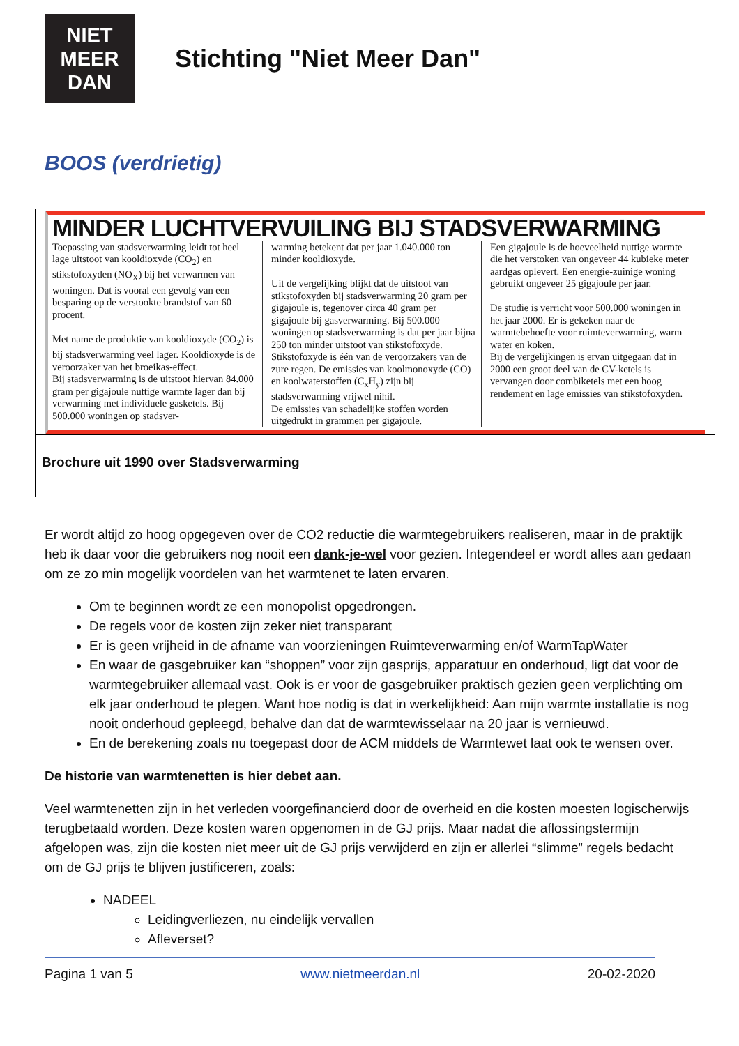NIET
MEER
DAN
Stichting "Niet Meer Dan"
BOOS (verdrietig)
MINDER LUCHTVERVUILING BIJ STADSVERWARMING
Toepassing van stadsverwarming leidt tot heel lage uitstoot van kooldioxyde (CO<sub>2</sub>) en stikstofoxyden (NO<sub>X</sub>) bij het verwarmen van woningen. Dat is vooral een gevolg van een besparing op de verstookte brandstof van 60 procent.
Met name de produktie van kooldioxyde (CO<sub>2</sub>) is bij stadsverwarming veel lager. Kooldioxyde is de veroorzaker van het broeikas-effect.
Bij stadsverwarming is de uitstoot hiervan 84.000 gram per gigajoule nuttige warmte lager dan bij verwarming met individuele gasketels. Bij 500.000 woningen op stadsver-
warming betekent dat per jaar 1.040.000 ton minder kooldioxyde.
Uit de vergelijking blijkt dat de uitstoot van stikstofoxyden bij stadsverwarming 20 gram per gigajoule is, tegenover circa 40 gram per gigajoule bij gasverwarming. Bij 500.000 woningen op stadsverwarming is dat per jaar bijna 250 ton minder uitstoot van stikstofoxyde. Stikstofoxyde is één van de veroorzakers van de zure regen. De emissies van koolmonoxyde (CO) en koolwaterstoffen (C<sub>x</sub>H<sub>y</sub>) zijn bij stadsverwarming vrijwel nihil.
De emissies van schadelijke stoffen worden uitgedrukt in grammen per gigajoule.
Een gigajoule is de hoeveelheid nuttige warmte die het verstoken van ongeveer 44 kubieke meter aardgas oplevert. Een energie-zuinige woning gebruikt ongeveer 25 gigajoule per jaar.
De studie is verricht voor 500.000 woningen in het jaar 2000. Er is gekeken naar de warmtebehoefte voor ruimteverwarming, warm water en koken.
Bij de vergelijkingen is ervan uitgegaan dat in 2000 een groot deel van de CV-ketels is vervangen door combiketels met een hoog rendement en lage emissies van stikstofoxyden.
Brochure uit 1990 over Stadsverwarming
Er wordt altijd zo hoog opgegeven over de CO2 reductie die warmtegebruikers realiseren, maar in de praktijk heb ik daar voor die gebruikers nog nooit een dank-je-wel voor gezien. Integendeel er wordt alles aan gedaan om ze zo min mogelijk voordelen van het warmtenet te laten ervaren.
Om te beginnen wordt ze een monopolist opgedrongen.
De regels voor de kosten zijn zeker niet transparant
Er is geen vrijheid in de afname van voorzieningen Ruimteverwarming en/of WarmTapWater
En waar de gasgebruiker kan “shoppen” voor zijn gasprijs, apparatuur en onderhoud, ligt dat voor de warmtegebruiker allemaal vast. Ook is er voor de gasgebruiker praktisch gezien geen verplichting om elk jaar onderhoud te plegen. Want hoe nodig is dat in werkelijkheid: Aan mijn warmte installatie is nog nooit onderhoud gepleegd, behalve dan dat de warmtewisselaar na 20 jaar is vernieuwd.
En de berekening zoals nu toegepast door de ACM middels de Warmtewet laat ook te wensen over.
De historie van warmtenetten is hier debet aan.
Veel warmtenetten zijn in het verleden voorgefinancierd door de overheid en die kosten moesten logischerwijs terugbetaald worden. Deze kosten waren opgenomen in de GJ prijs. Maar nadat die aflossingstermijn afgelopen was, zijn die kosten niet meer uit de GJ prijs verwijderd en zijn er allerlei “slimme” regels bedacht om de GJ prijs te blijven justificeren, zoals:
NADEEL
Leidingverliezen, nu eindelijk vervallen
Afleverset?
Pagina 1 van 5 www.nietmeerdan.nl 20-02-2020